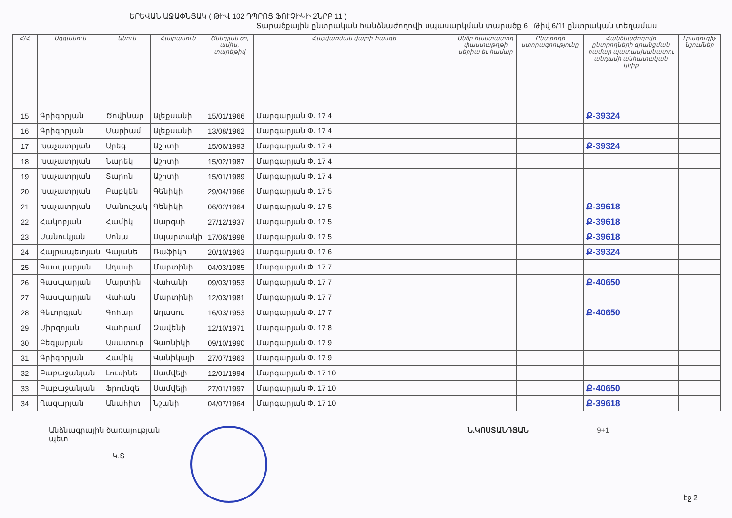ԵՐԵՎԱՆ ԱՋԱՓՆՅԱԿ ( ԹԻՎ 102 ԴՊՐՈՑ ՖՈՒՉԻԿԻ 2ՆՐԲ 11 )
Տարածքային ընտրական հանձնաժողովի սպասարկման տարածք 6 Թիվ 6/11 ընտրական տեղամաս
| Հ/Հ | Ազգանուն | Անուն | Հայրանուն | Ծննդյան օր, ամիս, տարեթիվ | Հաշվառման վայրի հասցե | Անձը հաստատող փաստաթղթի սերիա եւ համար | Ընտրողի ստորագրությունը | Հանձնաժողովի ընտրողների գրանցման համար պատասխանատու անդամի անհատական կնիք | Լրացուցիչ նշումներ |
| --- | --- | --- | --- | --- | --- | --- | --- | --- | --- |
| 15 | Գրիգորյան | Ծովինար | Ալեքսանի | 15/01/1966 | Մարգարյան Փ. 17 4 | | | Ք-39324 | |
| 16 | Գրիգորյան | Մարիամ | Ալեքսանի | 13/08/1962 | Մարգարյան Փ. 17 4 | | | | |
| 17 | Խաչատրյան | Արեգ | Աշոտի | 15/06/1993 | Մարգարյան Փ. 17 4 | | | Ք-39324 | |
| 18 | Խաչատրյան | Նարեկ | Աշոտի | 15/02/1987 | Մարգարյան Փ. 17 4 | | | | |
| 19 | Խաչատրյան | Տարոն | Աշոտի | 15/01/1989 | Մարգարյան Փ. 17 4 | | | | |
| 20 | Խաչատրյան | Բաբկեն | Գենիկի | 29/04/1966 | Մարգարյան Փ. 17 5 | | | | |
| 21 | Խաչատրյան | Մանուշակ | Գենիկի | 06/02/1964 | Մարգարյան Փ. 17 5 | | | Ք-39618 | |
| 22 | Հակոբյան | Համիկ | Սարգսի | 27/12/1937 | Մարգարյան Փ. 17 5 | | | Ք-39618 | |
| 23 | Մանուկյան | Սոնա | Սպարտակի | 17/06/1998 | Մարգարյան Փ. 17 5 | | | Ք-39618 | |
| 24 | Հայրապետյան | Գայանե | Ռաֆիկի | 20/10/1963 | Մարգարյան Փ. 17 6 | | | Ք-39324 | |
| 25 | Գասպարյան | Աղասի | Մարտինի | 04/03/1985 | Մարգարյան Փ. 17 7 | | | | |
| 26 | Գասպարյան | Մարտին | Վահանի | 09/03/1953 | Մարգարյան Փ. 17 7 | | | Ք-40650 | |
| 27 | Գասպարյան | Վահան | Մարտինի | 12/03/1981 | Մարգարյան Փ. 17 7 | | | | |
| 28 | Գեւորգյան | Գոհար | Աղասու | 16/03/1953 | Մարգարյան Փ. 17 7 | | | Ք-40650 | |
| 29 | Միրզոյան | Վահրամ | Զավենի | 12/10/1971 | Մարգարյան Փ. 17 8 | | | | |
| 30 | Բեգլարյան | Ասատուր | Գառնիկի | 09/10/1990 | Մարգարյան Փ. 17 9 | | | | |
| 31 | Գրիգորյան | Համիկ | Վանիկայի | 27/07/1963 | Մարգարյան Փ. 17 9 | | | | |
| 32 | Բաբաջանյան | Լուսինե | Սամվելի | 12/01/1994 | Մարգարյան Փ. 17 10 | | | | |
| 33 | Բաբաջանյան | Ֆրունզե | Սամվելի | 27/01/1997 | Մարգարյան Փ. 17 10 | | | Ք-40650 | |
| 34 | Ղազարյան | Անահիտ | Նշանի | 04/07/1964 | Մարգարյան Փ. 17 10 | | | Ք-39618 | |
Անձնագրային ծառայության պետ
Կ.Տ
Ն.ԿՈՍՏԱՆԴՅԱՆ 9+1
էջ 2